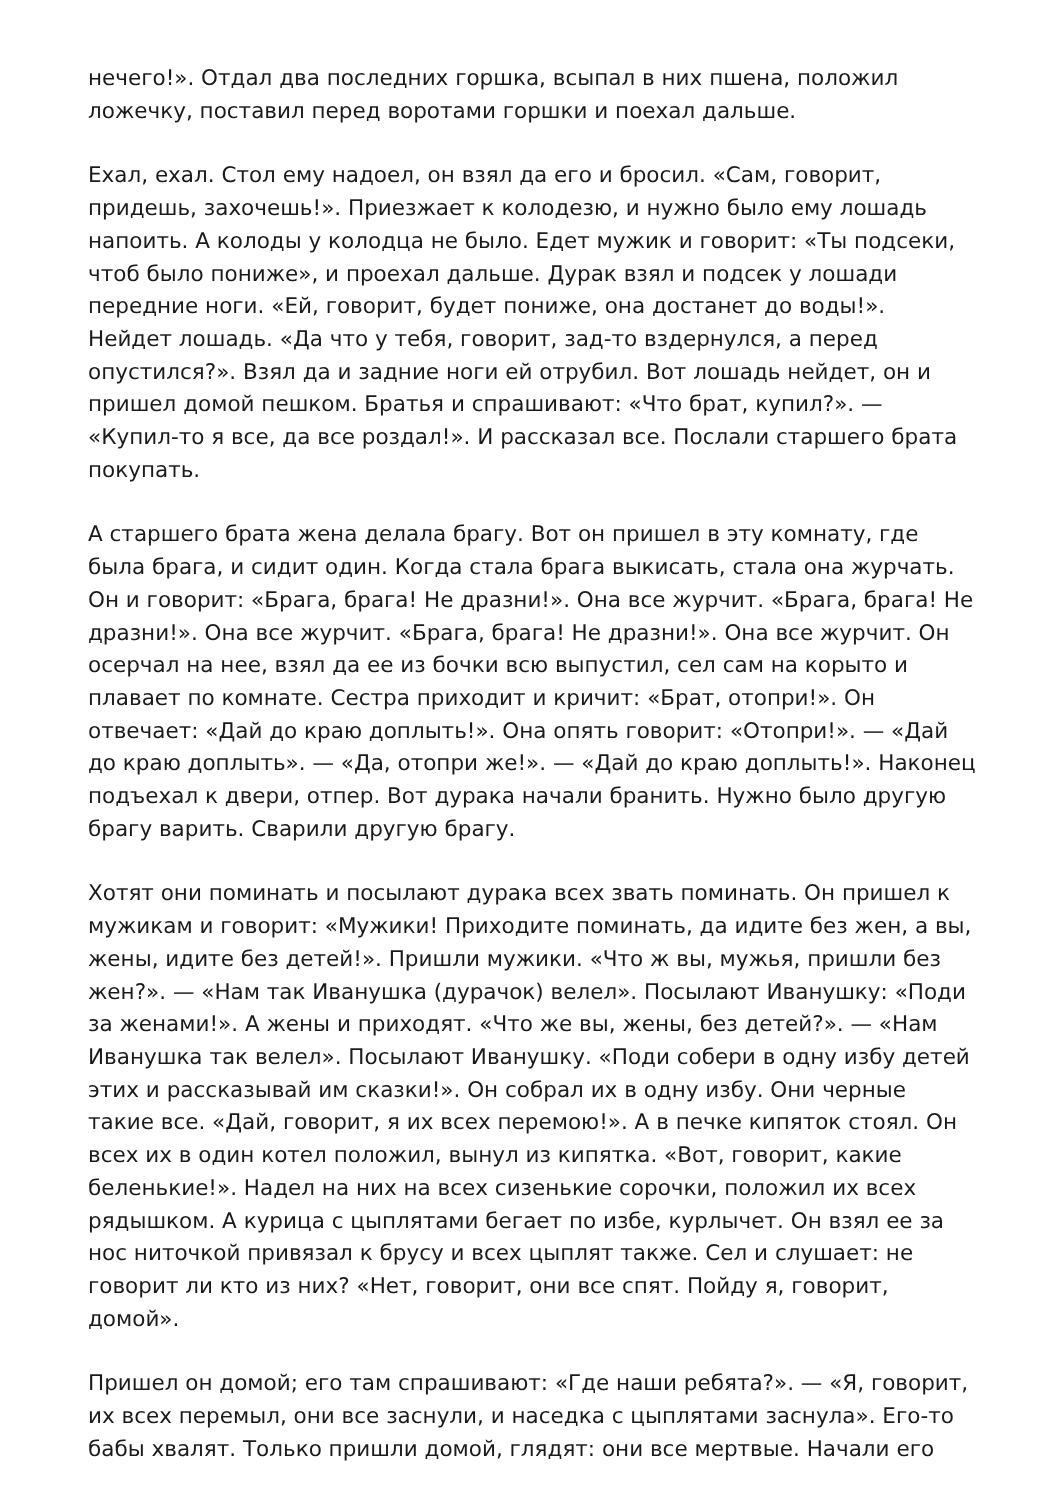нечего!». Отдал два последних горшка, всыпал в них пшена, положил ложечку, поставил перед воротами горшки и поехал дальше.
Ехал, ехал. Стол ему надоел, он взял да его и бросил. «Сам, говорит, придешь, захочешь!». Приезжает к колодезю, и нужно было ему лошадь напоить. А колоды у колодца не было. Едет мужик и говорит: «Ты подсеки, чтоб было пониже», и проехал дальше. Дурак взял и подсек у лошади передние ноги. «Ей, говорит, будет пониже, она достанет до воды!». Нейдет лошадь. «Да что у тебя, говорит, зад-то вздернулся, а перед опустился?». Взял да и задние ноги ей отрубил. Вот лошадь нейдет, он и пришел домой пешком. Братья и спрашивают: «Что брат, купил?». — «Купил-то я все, да все роздал!». И рассказал все. Послали старшего брата покупать.
А старшего брата жена делала брагу. Вот он пришел в эту комнату, где была брага, и сидит один. Когда стала брага выкисать, стала она журчать. Он и говорит: «Брага, брага! Не дразни!». Она все журчит. «Брага, брага! Не дразни!». Она все журчит. «Брага, брага! Не дразни!». Она все журчит. Он осерчал на нее, взял да ее из бочки всю выпустил, сел сам на корыто и плавает по комнате. Сестра приходит и кричит: «Брат, отопри!». Он отвечает: «Дай до краю доплыть!». Она опять говорит: «Отопри!». — «Дай до краю доплыть». — «Да, отопри же!». — «Дай до краю доплыть!». Наконец подъехал к двери, отпер. Вот дурака начали бранить. Нужно было другую брагу варить. Сварили другую брагу.
Хотят они поминать и посылают дурака всех звать поминать. Он пришел к мужикам и говорит: «Мужики! Приходите поминать, да идите без жен, а вы, жены, идите без детей!». Пришли мужики. «Что ж вы, мужья, пришли без жен?». — «Нам так Иванушка (дурачок) велел». Посылают Иванушку: «Поди за женами!». А жены и приходят. «Что же вы, жены, без детей?». — «Нам Иванушка так велел». Посылают Иванушку. «Поди собери в одну избу детей этих и рассказывай им сказки!». Он собрал их в одну избу. Они черные такие все. «Дай, говорит, я их всех перемою!». А в печке кипяток стоял. Он всех их в один котел положил, вынул из кипятка. «Вот, говорит, какие беленькие!». Надел на них на всех сизенькие сорочки, положил их всех рядышком. А курица с цыплятами бегает по избе, курлычет. Он взял ее за нос ниточкой привязал к брусу и всех цыплят также. Сел и слушает: не говорит ли кто из них? «Нет, говорит, они все спят. Пойду я, говорит, домой».
Пришел он домой; его там спрашивают: «Где наши ребята?». — «Я, говорит, их всех перемыл, они все заснули, и наседка с цыплятами заснула». Его-то бабы хвалят. Только пришли домой, глядят: они все мертвые. Начали его